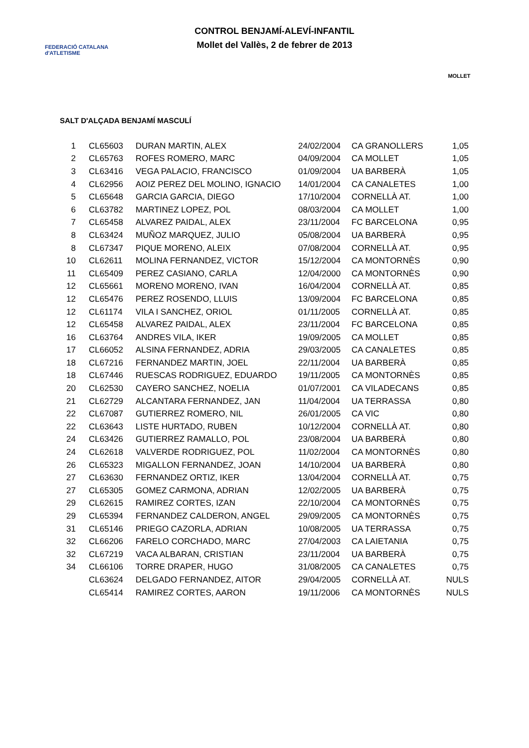FEDERACIÓ CATALANA d'ATLETISME
CONTROL BENJAMÍ-ALEVÍ-INFANTIL
Mollet del Vallès, 2 de febrer de 2013
MOLLET
SALT D'ALÇADA BENJAMÍ MASCULÍ
| 1 | CL65603 | DURAN MARTIN, ALEX | 24/02/2004 | CA GRANOLLERS | 1,05 |
| 2 | CL65763 | ROFES ROMERO, MARC | 04/09/2004 | CA MOLLET | 1,05 |
| 3 | CL63416 | VEGA PALACIO, FRANCISCO | 01/09/2004 | UA BARBERÀ | 1,05 |
| 4 | CL62956 | AOIZ PEREZ DEL MOLINO, IGNACIO | 14/01/2004 | CA CANALETES | 1,00 |
| 5 | CL65648 | GARCIA GARCIA, DIEGO | 17/10/2004 | CORNELLÀ AT. | 1,00 |
| 6 | CL63782 | MARTINEZ LOPEZ, POL | 08/03/2004 | CA MOLLET | 1,00 |
| 7 | CL65458 | ALVAREZ PAIDAL, ALEX | 23/11/2004 | FC BARCELONA | 0,95 |
| 8 | CL63424 | MUÑOZ MARQUEZ, JULIO | 05/08/2004 | UA BARBERÀ | 0,95 |
| 8 | CL67347 | PIQUE MORENO, ALEIX | 07/08/2004 | CORNELLÀ AT. | 0,95 |
| 10 | CL62611 | MOLINA FERNANDEZ, VICTOR | 15/12/2004 | CA MONTORNÈS | 0,90 |
| 11 | CL65409 | PEREZ CASIANO, CARLA | 12/04/2000 | CA MONTORNÈS | 0,90 |
| 12 | CL65661 | MORENO MORENO, IVAN | 16/04/2004 | CORNELLÀ AT. | 0,85 |
| 12 | CL65476 | PEREZ ROSENDO, LLUIS | 13/09/2004 | FC BARCELONA | 0,85 |
| 12 | CL61174 | VILA I SANCHEZ, ORIOL | 01/11/2005 | CORNELLÀ AT. | 0,85 |
| 12 | CL65458 | ALVAREZ PAIDAL, ALEX | 23/11/2004 | FC BARCELONA | 0,85 |
| 16 | CL63764 | ANDRES VILA, IKER | 19/09/2005 | CA MOLLET | 0,85 |
| 17 | CL66052 | ALSINA FERNANDEZ, ADRIA | 29/03/2005 | CA CANALETES | 0,85 |
| 18 | CL67216 | FERNANDEZ MARTIN, JOEL | 22/11/2004 | UA BARBERÀ | 0,85 |
| 18 | CL67446 | RUESCAS RODRIGUEZ, EDUARDO | 19/11/2005 | CA MONTORNÈS | 0,85 |
| 20 | CL62530 | CAYERO SANCHEZ, NOELIA | 01/07/2001 | CA VILADECANS | 0,85 |
| 21 | CL62729 | ALCANTARA FERNANDEZ, JAN | 11/04/2004 | UA TERRASSA | 0,80 |
| 22 | CL67087 | GUTIERREZ ROMERO, NIL | 26/01/2005 | CA VIC | 0,80 |
| 22 | CL63643 | LISTE HURTADO, RUBEN | 10/12/2004 | CORNELLÀ AT. | 0,80 |
| 24 | CL63426 | GUTIERREZ RAMALLO, POL | 23/08/2004 | UA BARBERÀ | 0,80 |
| 24 | CL62618 | VALVERDE RODRIGUEZ, POL | 11/02/2004 | CA MONTORNÈS | 0,80 |
| 26 | CL65323 | MIGALLON FERNANDEZ, JOAN | 14/10/2004 | UA BARBERÀ | 0,80 |
| 27 | CL63630 | FERNANDEZ ORTIZ, IKER | 13/04/2004 | CORNELLÀ AT. | 0,75 |
| 27 | CL65305 | GOMEZ CARMONA, ADRIAN | 12/02/2005 | UA BARBERÀ | 0,75 |
| 29 | CL62615 | RAMIREZ CORTES, IZAN | 22/10/2004 | CA MONTORNÈS | 0,75 |
| 29 | CL65394 | FERNANDEZ CALDERON, ANGEL | 29/09/2005 | CA MONTORNÈS | 0,75 |
| 31 | CL65146 | PRIEGO CAZORLA, ADRIAN | 10/08/2005 | UA TERRASSA | 0,75 |
| 32 | CL66206 | FARELO CORCHADO, MARC | 27/04/2003 | CA LAIETANIA | 0,75 |
| 32 | CL67219 | VACA ALBARAN, CRISTIAN | 23/11/2004 | UA BARBERÀ | 0,75 |
| 34 | CL66106 | TORRE DRAPER, HUGO | 31/08/2005 | CA CANALETES | 0,75 |
| | CL63624 | DELGADO FERNANDEZ, AITOR | 29/04/2005 | CORNELLÀ AT. | NULS |
| | CL65414 | RAMIREZ CORTES, AARON | 19/11/2006 | CA MONTORNÈS | NULS |